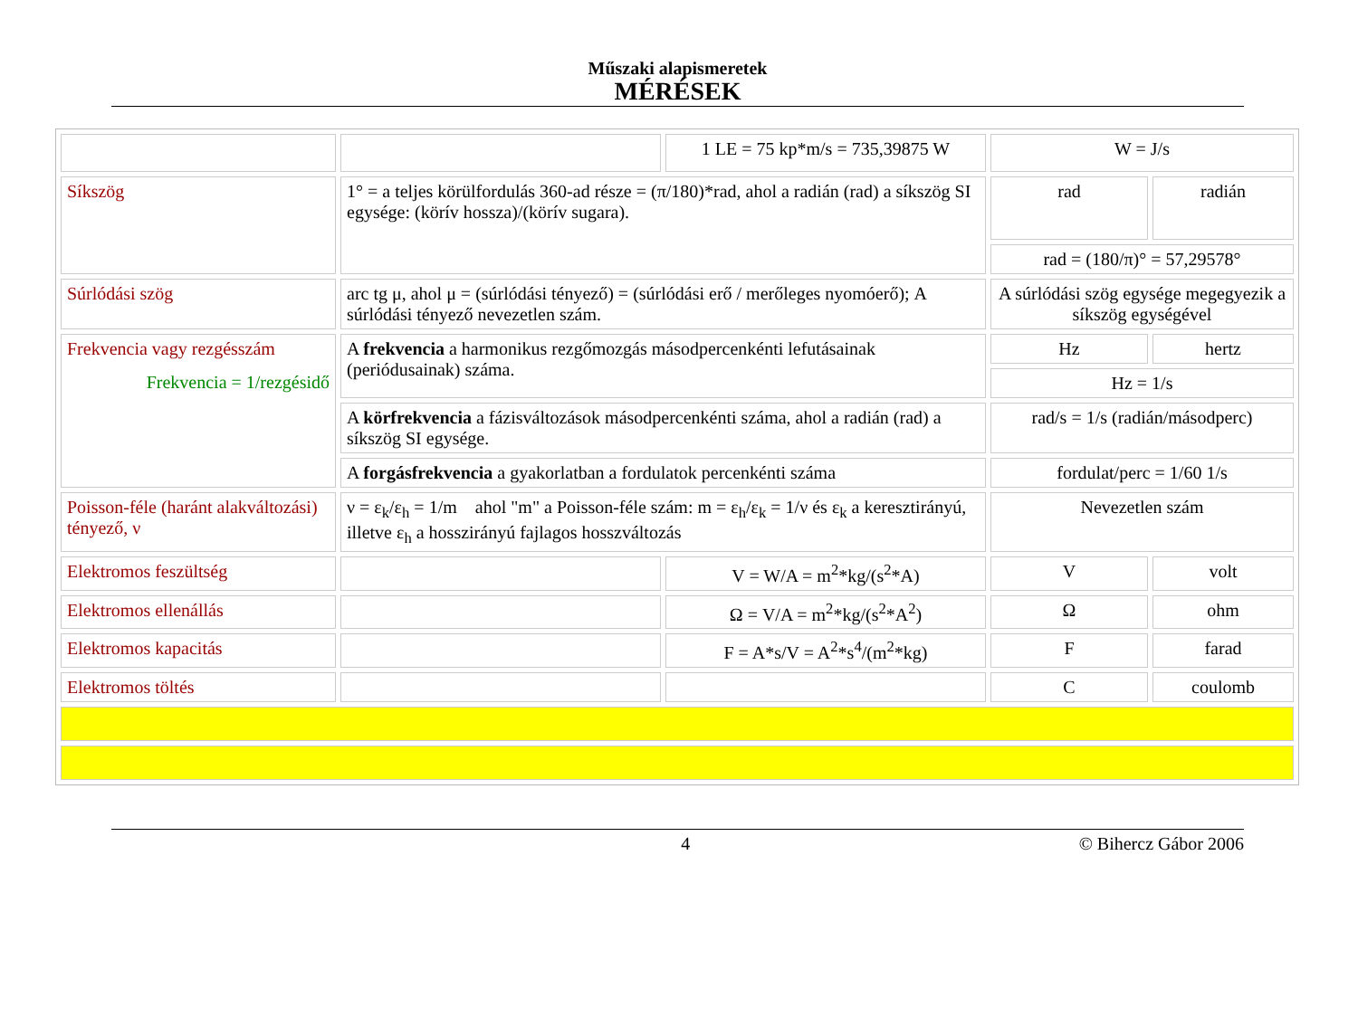Műszaki alapismeretek
MÉRÉSEK
| | | 1 LE = 75 kp*m/s = 735,39875 W | W = J/s | |
| Síkszög | 1° = a teljes körülfordulás 360-ad része = (π/180)*rad, ahol a radián (rad) a síkszög SI egysége: (körív hossza)/(körív sugara). | | rad | radián |
| | | | rad = (180/π)° = 57,29578° | |
| Súrlódási szög | arc tg μ, ahol μ = (súrlódási tényező) = (súrlódási erő / merőleges nyomóerő); A súrlódási tényező nevezetlen szám. | | A súrlódási szög egysége megegyezik a síkszög egységével | |
| Frekvencia vagy rezgésszám Frekvencia = 1/rezgésidő | A frekvencia a harmonikus rezgőmozgás másodpercenkénti lefutásainak (periódusainak) száma. | | Hz | hertz |
| | | | Hz = 1/s | |
| | A körfrekvencia a fázisváltozások másodpercenkénti száma, ahol a radián (rad) a síkszög SI egysége. | | rad/s = 1/s (radián/másodperc) | |
| | A forgásfrekvencia a gyakorlatban a fordulatok percenkénti száma | | fordulat/perc = 1/60 1/s | |
| Poisson-féle (haránt alakváltozási) tényező, ν | ν = ε<sub>k</sub>/ε<sub>h</sub> = 1/m ahol "m" a Poisson-féle szám: m = ε<sub>h</sub>/ε<sub>k</sub> = 1/ν és ε<sub>k</sub> a keresztirányú, illetve ε<sub>h</sub> a hosszirányú fajlagos hosszváltozás | | Nevezetlen szám | |
| Elektromos feszültség | | V = W/A = m<sup>2</sup>*kg/(s<sup>2</sup>*A) | V | volt |
| Elektromos ellenállás | | Ω = V/A = m<sup>2</sup>*kg/(s<sup>2</sup>*A<sup>2</sup>) | Ω | ohm |
| Elektromos kapacitás | | F = A*s/V = A<sup>2</sup>*s<sup>4</sup>/(m<sup>2</sup>*kg) | F | farad |
| Elektromos töltés | | | C | coulomb |
4 © Bihercz Gábor 2006